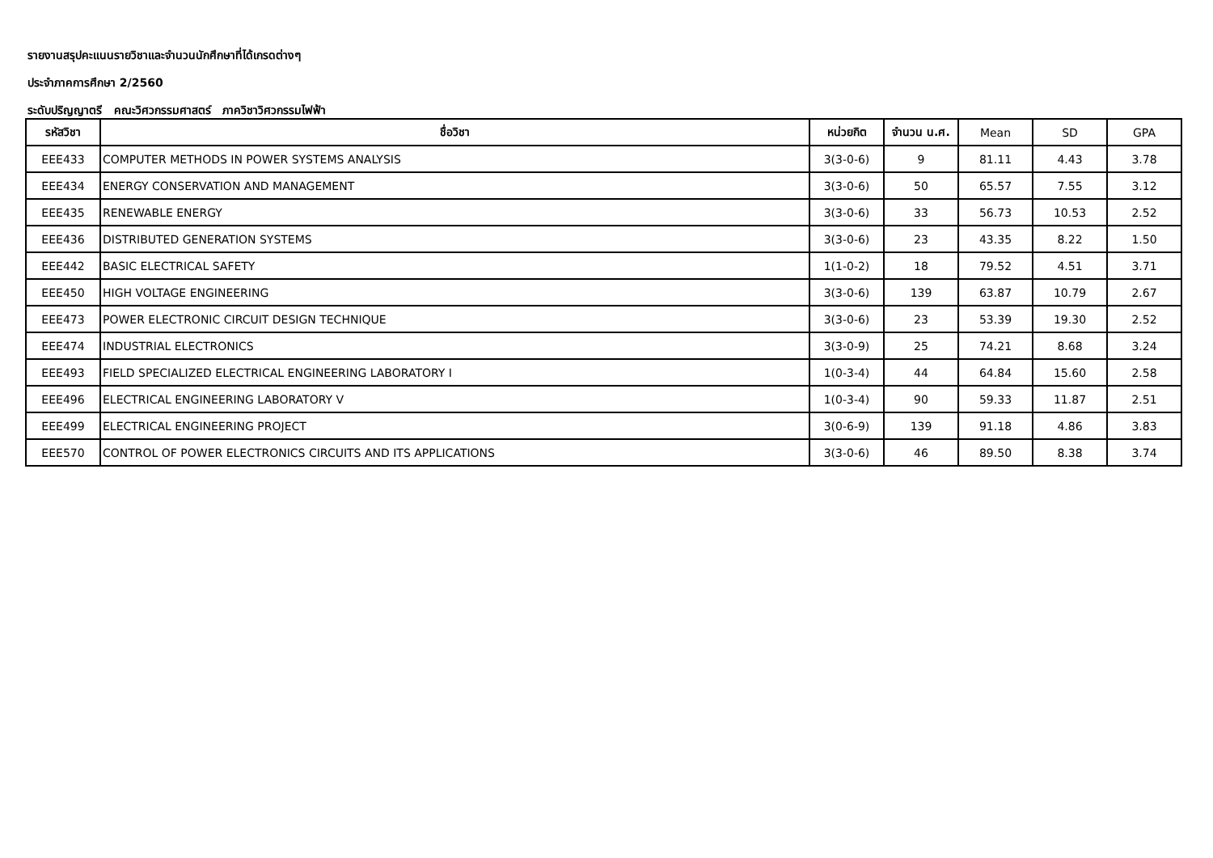รายงานสรุปคะแนนรายวิชาและจำนวนนักศึกษาที่ได้เกรดต่างๆ
ประจำภาคการศึกษา 2/2560
ระดับปริญญาตรี คณะวิศวกรรมศาสตร์ ภาควิชาวิศวกรรมไฟฟ้า
| รหัสวิชา | ชื่อวิชา | หน่วยกิต | จำนวน น.ศ. | Mean | SD | GPA |
| --- | --- | --- | --- | --- | --- | --- |
| EEE433 | COMPUTER METHODS IN POWER SYSTEMS ANALYSIS | 3(3-0-6) | 9 | 81.11 | 4.43 | 3.78 |
| EEE434 | ENERGY CONSERVATION AND MANAGEMENT | 3(3-0-6) | 50 | 65.57 | 7.55 | 3.12 |
| EEE435 | RENEWABLE ENERGY | 3(3-0-6) | 33 | 56.73 | 10.53 | 2.52 |
| EEE436 | DISTRIBUTED GENERATION SYSTEMS | 3(3-0-6) | 23 | 43.35 | 8.22 | 1.50 |
| EEE442 | BASIC ELECTRICAL SAFETY | 1(1-0-2) | 18 | 79.52 | 4.51 | 3.71 |
| EEE450 | HIGH VOLTAGE ENGINEERING | 3(3-0-6) | 139 | 63.87 | 10.79 | 2.67 |
| EEE473 | POWER ELECTRONIC CIRCUIT DESIGN TECHNIQUE | 3(3-0-6) | 23 | 53.39 | 19.30 | 2.52 |
| EEE474 | INDUSTRIAL ELECTRONICS | 3(3-0-9) | 25 | 74.21 | 8.68 | 3.24 |
| EEE493 | FIELD SPECIALIZED ELECTRICAL ENGINEERING LABORATORY I | 1(0-3-4) | 44 | 64.84 | 15.60 | 2.58 |
| EEE496 | ELECTRICAL ENGINEERING LABORATORY V | 1(0-3-4) | 90 | 59.33 | 11.87 | 2.51 |
| EEE499 | ELECTRICAL ENGINEERING PROJECT | 3(0-6-9) | 139 | 91.18 | 4.86 | 3.83 |
| EEE570 | CONTROL OF POWER ELECTRONICS CIRCUITS AND ITS APPLICATIONS | 3(3-0-6) | 46 | 89.50 | 8.38 | 3.74 |